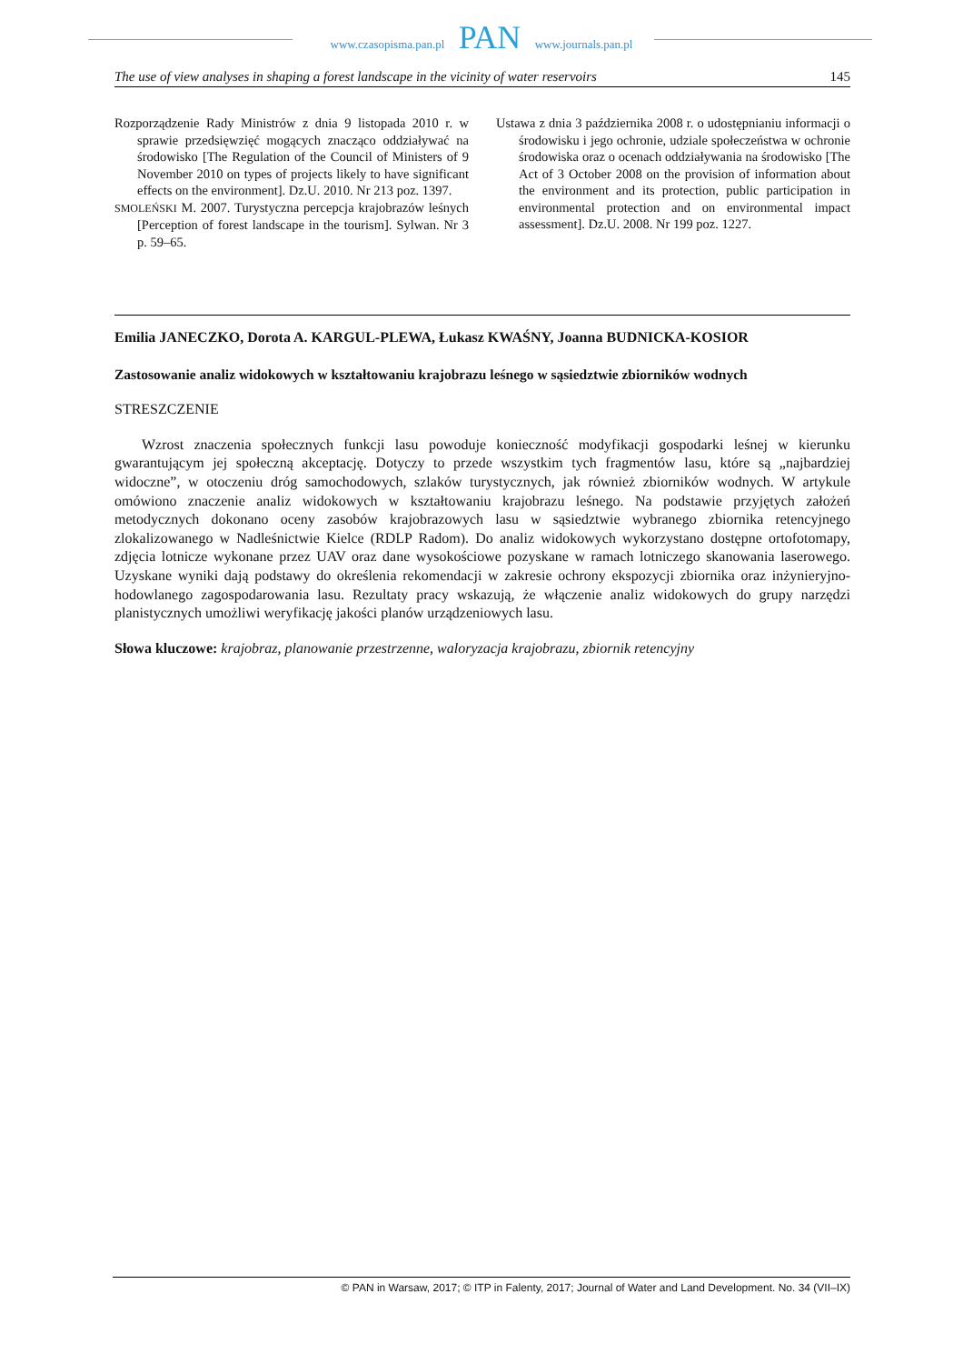www.czasopisma.pan.pl PAN www.journals.pan.pl
The use of view analyses in shaping a forest landscape in the vicinity of water reservoirs 145
Rozporządzenie Rady Ministrów z dnia 9 listopada 2010 r. w sprawie przedsięwzięć mogących znacząco oddziaływać na środowisko [The Regulation of the Council of Ministers of 9 November 2010 on types of projects likely to have significant effects on the environment]. Dz.U. 2010. Nr 213 poz. 1397.
SMOLEŃSKI M. 2007. Turystyczna percepcja krajobrazów leśnych [Perception of forest landscape in the tourism]. Sylwan. Nr 3 p. 59–65.
Ustawa z dnia 3 października 2008 r. o udostępnianiu informacji o środowisku i jego ochronie, udziale społeczeństwa w ochronie środowiska oraz o ocenach oddziaływania na środowisko [The Act of 3 October 2008 on the provision of information about the environment and its protection, public participation in environmental protection and on environmental impact assessment]. Dz.U. 2008. Nr 199 poz. 1227.
Emilia JANECZKO, Dorota A. KARGUL-PLEWA, Łukasz KWAŚNY, Joanna BUDNICKA-KOSIOR
Zastosowanie analiz widokowych w kształtowaniu krajobrazu leśnego w sąsiedztwie zbiorników wodnych
STRESZCZENIE
Wzrost znaczenia społecznych funkcji lasu powoduje konieczność modyfikacji gospodarki leśnej w kierunku gwarantującym jej społeczną akceptację. Dotyczy to przede wszystkim tych fragmentów lasu, które są „najbardziej widoczne”, w otoczeniu dróg samochodowych, szlaków turystycznych, jak również zbiorników wodnych. W artykule omówiono znaczenie analiz widokowych w kształtowaniu krajobrazu leśnego. Na podstawie przyjętych założeń metodycznych dokonano oceny zasobów krajobrazowych lasu w sąsiedztwie wybranego zbiornika retencyjnego zlokalizowanego w Nadleśnictwie Kielce (RDLP Radom). Do analiz widokowych wykorzystano dostępne ortofotomapy, zdjęcia lotnicze wykonane przez UAV oraz dane wysokościowe pozyskane w ramach lotniczego skanowania laserowego. Uzyskane wyniki dają podstawy do określenia rekomendacji w zakresie ochrony ekspozycji zbiornika oraz inżynieryjno-hodowlanego zagospodarowania lasu. Rezultaty pracy wskazują, że włączenie analiz widokowych do grupy narzędzi planistycznych umożliwi weryfikację jakości planów urządzeniowych lasu.
Słowa kluczowe: krajobraz, planowanie przestrzenne, waloryzacja krajobrazu, zbiornik retencyjny
© PAN in Warsaw, 2017; © ITP in Falenty, 2017; Journal of Water and Land Development. No. 34 (VII–IX)